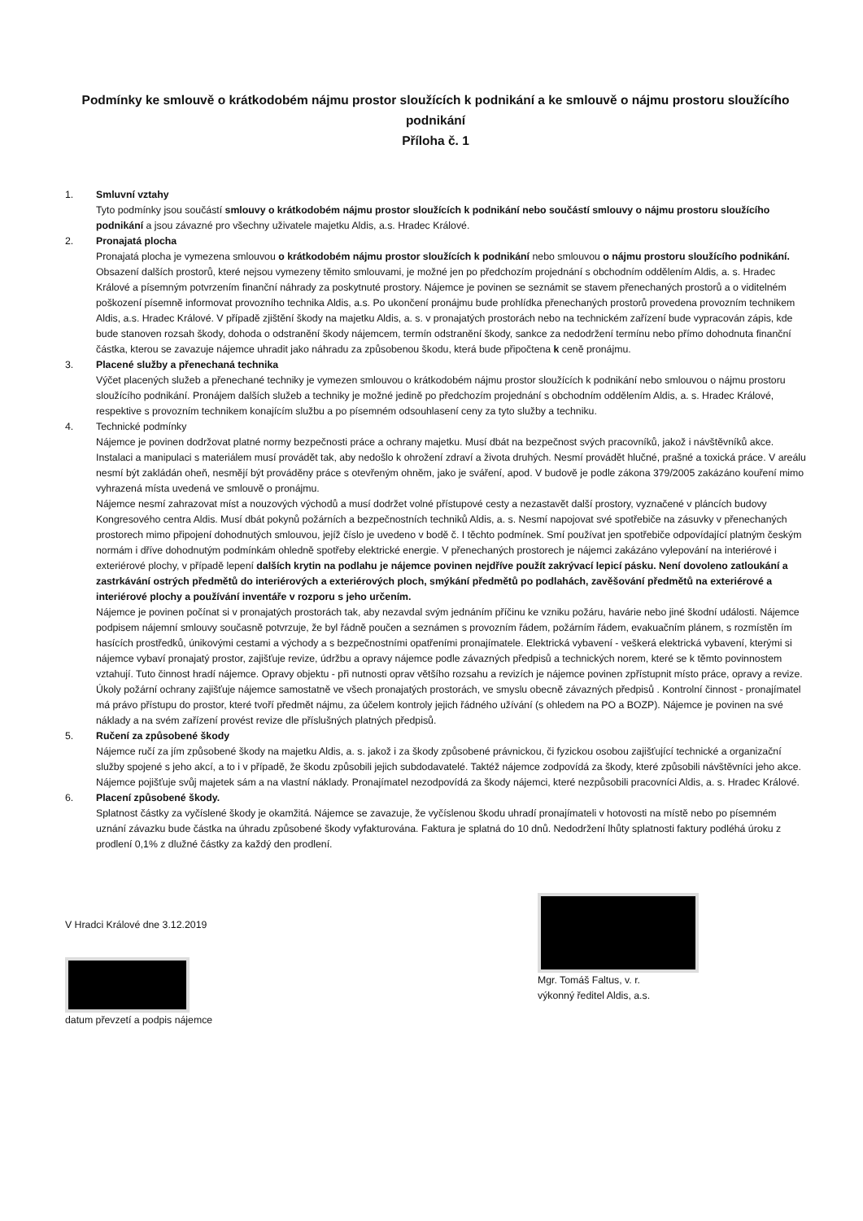Podmínky ke smlouvě o krátkodobém nájmu prostor sloužících k podnikání a ke smlouvě o nájmu prostoru sloužícího podnikání
Příloha č. 1
1. Smluvní vztahy
Tyto podmínky jsou součástí smlouvy o krátkodobém nájmu prostor sloužících k podnikání nebo součástí smlouvy o nájmu prostoru sloužícího podnikání a jsou závazné pro všechny uživatele majetku Aldis, a.s. Hradec Králové.
2. Pronajatá plocha
Pronajatá plocha je vymezena smlouvou o krátkodobém nájmu prostor sloužících k podnikání nebo smlouvou o nájmu prostoru sloužícího podnikání. Obsazení dalších prostorů, které nejsou vymezeny těmito smlouvami, je možné jen po předchozím projednání s obchodním oddělením Aldis, a. s. Hradec Králové a písemným potvrzením finanční náhrady za poskytnuté prostory. Nájemce je povinen se seznámit se stavem přenechaných prostorů a o viditelném poškození písemně informovat provozního technika Aldis, a.s. Po ukončení pronájmu bude prohlídka přenechaných prostorů provedena provozním technikem Aldis, a.s. Hradec Králové. V případě zjištění škody na majetku Aldis, a. s. v pronajatých prostorách nebo na technickém zařízení bude vypracován zápis, kde bude stanoven rozsah škody, dohoda o odstranění škody nájemcem, termín odstranění škody, sankce za nedodržení termínu nebo přímo dohodnuta finanční částka, kterou se zavazuje nájemce uhradit jako náhradu za způsobenou škodu, která bude připočtena k ceně pronájmu.
3. Placené služby a přenechaná technika
Výčet placených služeb a přenechané techniky je vymezen smlouvou o krátkodobém nájmu prostor sloužících k podnikání nebo smlouvou o nájmu prostoru sloužícího podnikání. Pronájem dalších služeb a techniky je možné jedině po předchozím projednání s obchodním oddělením Aldis, a. s. Hradec Králové, respektive s provozním technikem konajícím službu a po písemném odsouhlasení ceny za tyto služby a techniku.
4. Technické podmínky
Nájemce je povinen dodržovat platné normy bezpečnosti práce a ochrany majetku. Musí dbát na bezpečnost svých pracovníků, jakož i návštěvníků akce. Instalaci a manipulaci s materiálem musí provádět tak, aby nedošlo k ohrožení zdraví a života druhých. Nesmí provádět hlučné, prašné a toxická práce. V areálu nesmí být zakládán oheň, nesmějí být prováděny práce s otevřeným ohněm, jako je sváření, apod. V budově je podle zákona 379/2005 zakázáno kouření mimo vyhrazená místa uvedená ve smlouvě o pronájmu.
Nájemce nesmí zahrazovat míst a nouzových východů a musí dodržet volné přístupové cesty a nezastavět další prostory, vyznačené v pláncích budovy Kongresového centra Aldis. Musí dbát pokynů požárních a bezpečnostních techniků Aldis, a. s. Nesmí napojovat své spotřebiče na zásuvky v přenechaných prostorech mimo připojení dohodnutých smlouvou, jejíž číslo je uvedeno v bodě č. I těchto podmínek. Smí používat jen spotřebiče odpovídající platným českým normám i dříve dohodnutým podmínkám ohledně spotřeby elektrické energie. V přenechaných prostorech je nájemci zakázáno vylepování na interiérové i exteriérové plochy, v případě lepení dalších krytin na podlahu je nájemce povinen nejdříve použít zakrývací lepicí pásku. Není dovoleno zatloukání a zastrkávání ostrých předmětů do interiérových a exteriérových ploch, smýkání předmětů po podlahách, zavěšování předmětů na exteriérové a interiérové plochy a používání inventáře v rozporu s jeho určením.
Nájemce je povinen počínat si v pronajatých prostorách tak, aby nezavdal svým jednáním příčinu ke vzniku požáru, havárie nebo jiné škodní události. Nájemce podpisem nájemní smlouvy současně potvrzuje, že byl řádně poučen a seznámen s provozním řádem, požárním řádem, evakuačním plánem, s rozmístěn ím hasících prostředků, únikovými cestami a východy a s bezpečnostními opatřeními pronajímatele. Elektrická vybavení - veškerá elektrická vybavení, kterými si nájemce vybaví pronajatý prostor, zajišťuje revize, údržbu a opravy nájemce podle závazných předpisů a technických norem, které se k těmto povinnostem vztahují. Tuto činnost hradí nájemce. Opravy objektu - při nutnosti oprav většího rozsahu a revizích je nájemce povinen zpřístupnit místo práce, opravy a revize. Úkoly požární ochrany zajišťuje nájemce samostatně ve všech pronajatých prostorách, ve smyslu obecně závazných předpisů . Kontrolní činnost - pronajímatel má právo přístupu do prostor, které tvoří předmět nájmu, za účelem kontroly jejich řádného užívání (s ohledem na PO a BOZP). Nájemce je povinen na své náklady a na svém zařízení provést revize dle příslušných platných předpisů.
5. Ručení za způsobené škody
Nájemce ručí za jím způsobené škody na majetku Aldis, a. s. jakož i za škody způsobené právnickou, či fyzickou osobou zajišťující technické a organizační služby spojené s jeho akcí, a to i v případě, že škodu způsobili jejich subdodavatelé. Taktéž nájemce zodpovídá za škody, které způsobili návštěvníci jeho akce. Nájemce pojišťuje svůj majetek sám a na vlastní náklady. Pronajímatel nezodpovídá za škody nájemci, které nezpůsobili pracovníci Aldis, a. s. Hradec Králové.
6. Placení způsobené škody.
Splatnost částky za vyčíslené škody je okamžitá. Nájemce se zavazuje, že vyčíslenou škodu uhradí pronajímateli v hotovosti na místě nebo po písemném uznání závazku bude částka na úhradu způsobené škody vyfakturována. Faktura je splatná do 10 dnů. Nedodržení lhůty splatnosti faktury podléhá úroku z prodlení 0,1% z dlužné částky za každý den prodlení.
V Hradci Králové dne 3.12.2019
datum převzetí a podpis nájemce
Mgr. Tomáš Faltus, v. r.
výkonný ředitel Aldis, a.s.